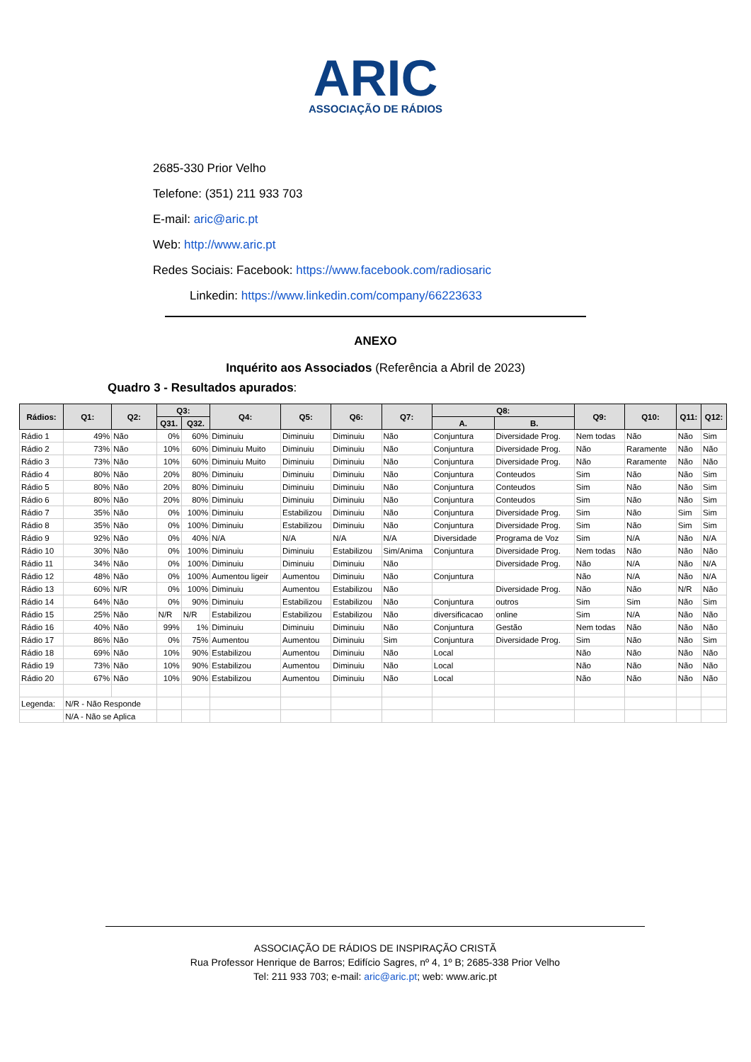ARIC
ASSOCIAÇÃO DE RÁDIOS
2685-330 Prior Velho
Telefone: (351) 211 933 703
E-mail: aric@aric.pt
Web: http://www.aric.pt
Redes Sociais: Facebook: https://www.facebook.com/radiosaric
Linkedin: https://www.linkedin.com/company/66223633
ANEXO
Inquérito aos Associados (Referência a Abril de 2023)
Quadro 3 - Resultados apurados:
| Rádios: | Q1: | Q2: | Q3: | | Q4: | Q5: | Q6: | Q7: | Q8: | | Q9: | Q10: | Q11: | Q12: |
| --- | --- | --- | --- | --- | --- | --- | --- | --- | --- | --- | --- | --- | --- | --- |
| | | | Q31. | Q32. | | | | | A. | B. | | | | |
| Rádio 1 | 49% | Não | 0% | 60% | Diminuiu | Diminuiu | Diminuiu | Não | Conjuntura | Diversidade Prog. | Nem todas | Não | Não | Sim |
| Rádio 2 | 73% | Não | 10% | 60% | Diminuiu Muito | Diminuiu | Diminuiu | Não | Conjuntura | Diversidade Prog. | Não | Raramente | Não | Não |
| Rádio 3 | 73% | Não | 10% | 60% | Diminuiu Muito | Diminuiu | Diminuiu | Não | Conjuntura | Diversidade Prog. | Não | Raramente | Não | Não |
| Rádio 4 | 80% | Não | 20% | 80% | Diminuiu | Diminuiu | Diminuiu | Não | Conjuntura | Conteudos | Sim | Não | Não | Sim |
| Rádio 5 | 80% | Não | 20% | 80% | Diminuiu | Diminuiu | Diminuiu | Não | Conjuntura | Conteudos | Sim | Não | Não | Sim |
| Rádio 6 | 80% | Não | 20% | 80% | Diminuiu | Diminuiu | Diminuiu | Não | Conjuntura | Conteudos | Sim | Não | Não | Sim |
| Rádio 7 | 35% | Não | 0% | 100% | Diminuiu | Estabilizou | Diminuiu | Não | Conjuntura | Diversidade Prog. | Sim | Não | Sim | Sim |
| Rádio 8 | 35% | Não | 0% | 100% | Diminuiu | Estabilizou | Diminuiu | Não | Conjuntura | Diversidade Prog. | Sim | Não | Sim | Sim |
| Rádio 9 | 92% | Não | 0% | 40% | N/A | N/A | N/A | N/A | Diversidade | Programa de Voz | Sim | N/A | Não | N/A |
| Rádio 10 | 30% | Não | 0% | 100% | Diminuiu | Diminuiu | Estabilizou | Sim/Anima | Conjuntura | Diversidade Prog. | Nem todas | Não | Não | Não |
| Rádio 11 | 34% | Não | 0% | 100% | Diminuiu | Diminuiu | Diminuiu | Não | | Diversidade Prog. | Não | N/A | Não | N/A |
| Rádio 12 | 48% | Não | 0% | 100% | Aumentou ligeir | Aumentou | Diminuiu | Não | Conjuntura | | Não | N/A | Não | N/A |
| Rádio 13 | 60% | N/R | 0% | 100% | Diminuiu | Aumentou | Estabilizou | Não | | Diversidade Prog. | Não | Não | N/R | Não |
| Rádio 14 | 64% | Não | 0% | 90% | Diminuiu | Estabilizou | Estabilizou | Não | Conjuntura | outros | Sim | Sim | Não | Sim |
| Rádio 15 | 25% | Não | N/R | N/R | Estabilizou | Estabilizou | Estabilizou | Não | diversificacao | online | Sim | N/A | Não | Não |
| Rádio 16 | 40% | Não | 99% | 1% | Diminuiu | Diminuiu | Diminuiu | Não | Conjuntura | Gestão | Nem todas | Não | Não | Não |
| Rádio 17 | 86% | Não | 0% | 75% | Aumentou | Aumentou | Diminuiu | Sim | Conjuntura | Diversidade Prog. | Sim | Não | Não | Sim |
| Rádio 18 | 69% | Não | 10% | 90% | Estabilizou | Aumentou | Diminuiu | Não | Local | | Não | Não | Não | Não |
| Rádio 19 | 73% | Não | 10% | 90% | Estabilizou | Aumentou | Diminuiu | Não | Local | | Não | Não | Não | Não |
| Rádio 20 | 67% | Não | 10% | 90% | Estabilizou | Aumentou | Diminuiu | Não | Local | | Não | Não | Não | Não |
| Legenda: | N/R - Não Responde | | | | | | | | | | | | | |
| | N/A - Não se Aplica | | | | | | | | | | | | | |
ASSOCIAÇÃO DE RÁDIOS DE INSPIRAÇÃO CRISTÃ
Rua Professor Henrique de Barros; Edifício Sagres, nº 4, 1º B; 2685-338 Prior Velho
Tel: 211 933 703; e-mail: aric@aric.pt; web: www.aric.pt